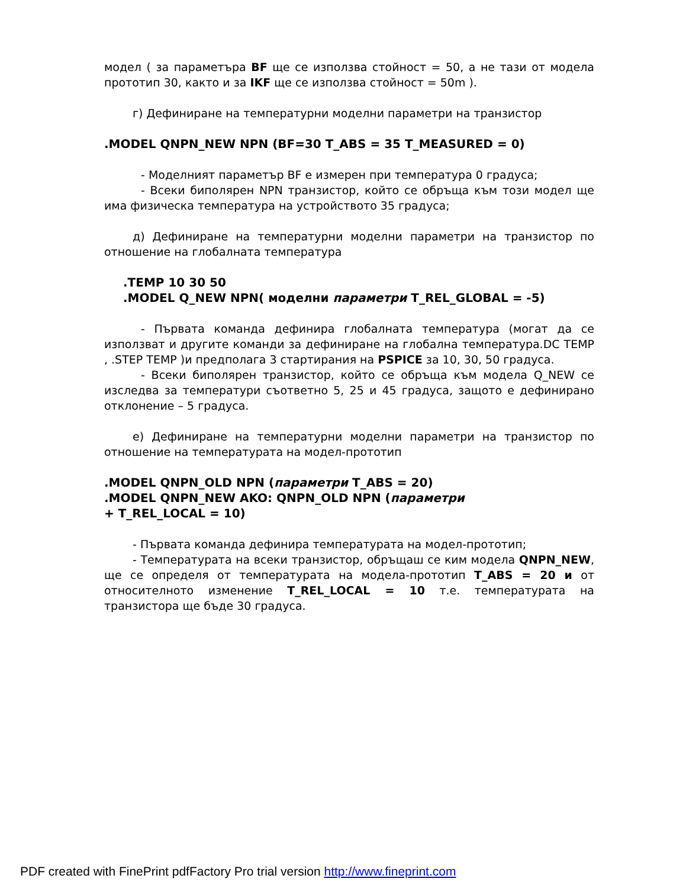модел ( за параметъра BF ще се използва стойност = 50, а не тази от модела прототип 30, както и за IKF ще се използва стойност = 50m ).
г) Дефиниране на температурни моделни параметри на транзистор
.MODEL QNPN_NEW NPN (BF=30 T_ABS = 35 T_MEASURED = 0)
- Моделният параметър BF е измерен при температура 0 градуса;
- Всеки биполярен NPN транзистор, който се обръща към този модел ще има физическа температура на устройството 35 градуса;
д) Дефиниране на температурни моделни параметри на транзистор по отношение на глобалната температура
.TEMP 10 30 50
.MODEL Q_NEW NPN( моделни параметри T_REL_GLOBAL = -5)
- Първата команда дефинира глобалната температура (могат да се използват и другите команди за дефиниране на глобална температура.DC TEMP , .STEP TEMP )и предполага 3 стартирания на PSPICE за 10, 30, 50 градуса.
- Всеки биполярен транзистор, който се обръща към модела Q_NEW се изследва за температури съответно 5, 25 и 45 градуса, защото е дефинирано отклонение – 5 градуса.
е) Дефиниране на температурни моделни параметри на транзистор по отношение на температурата на модел-прототип
.MODEL QNPN_OLD NPN (параметри T_ABS = 20)
.MODEL QNPN_NEW AKO: QNPN_OLD NPN (параметри
+ T_REL_LOCAL = 10)
- Първата команда дефинира температурата на модел-прототип;
- Температурата на всеки транзистор, обръщаш се ким модела QNPN_NEW, ще се определя от температурата на модела-прототип T_ABS = 20 и от относителното изменение T_REL_LOCAL = 10 т.е. температурата на транзистора ще бъде 30 градуса.
PDF created with FinePrint pdfFactory Pro trial version http://www.fineprint.com